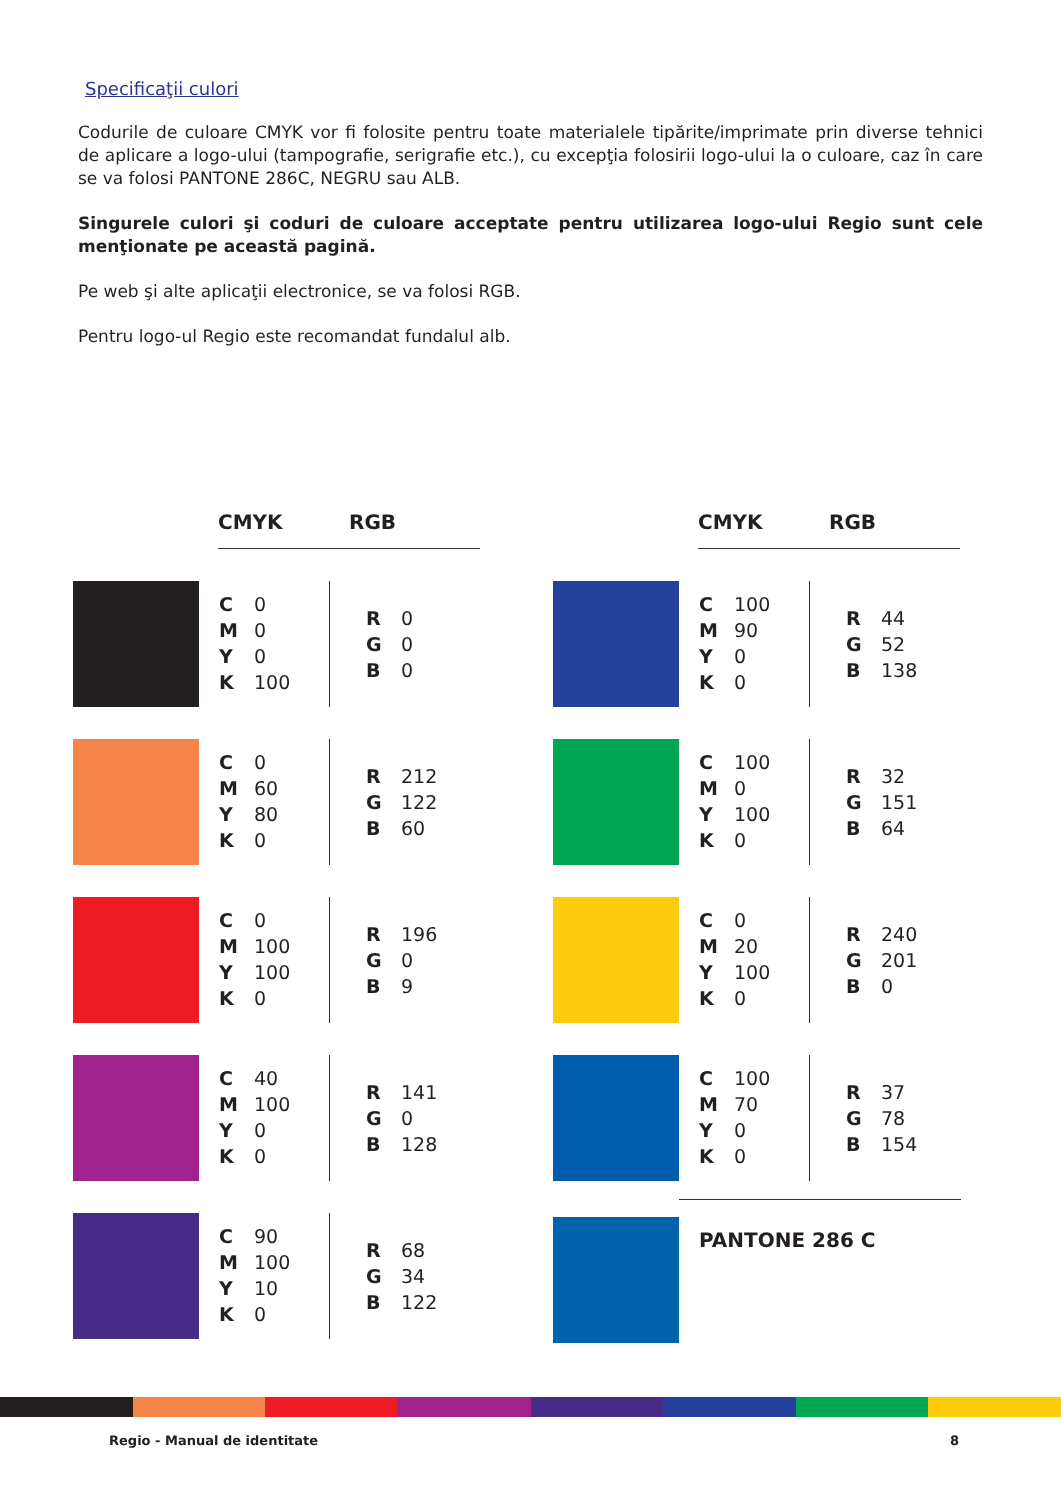Specificaţii culori
Codurile de culoare CMYK vor fi folosite pentru toate materialele tipărite/imprimate prin diverse tehnici de aplicare a logo-ului (tampografie, serigrafie etc.), cu excepţia folosirii logo-ului la o culoare, caz în care se va folosi PANTONE 286C, NEGRU sau ALB.
Singurele culori şi coduri de culoare acceptate pentru utilizarea logo-ului Regio sunt cele menţionate pe această pagină.
Pe web şi alte aplicaţii electronice, se va folosi RGB.
Pentru logo-ul Regio este recomandat fundalul alb.
CMYK RGB
| C | 0 |
| M | 0 |
| Y | 0 |
| K | 100 |
| R | 0 |
| G | 0 |
| B | 0 |
| C | 0 |
| M | 60 |
| Y | 80 |
| K | 0 |
| R | 212 |
| G | 122 |
| B | 60 |
| C | 0 |
| M | 100 |
| Y | 100 |
| K | 0 |
| R | 196 |
| G | 0 |
| B | 9 |
| C | 40 |
| M | 100 |
| Y | 0 |
| K | 0 |
| R | 141 |
| G | 0 |
| B | 128 |
| C | 90 |
| M | 100 |
| Y | 10 |
| K | 0 |
| R | 68 |
| G | 34 |
| B | 122 |
CMYK RGB
| C | 100 |
| M | 90 |
| Y | 0 |
| K | 0 |
| R | 44 |
| G | 52 |
| B | 138 |
| C | 100 |
| M | 0 |
| Y | 100 |
| K | 0 |
| R | 32 |
| G | 151 |
| B | 64 |
| C | 0 |
| M | 20 |
| Y | 100 |
| K | 0 |
| R | 240 |
| G | 201 |
| B | 0 |
| C | 100 |
| M | 70 |
| Y | 0 |
| K | 0 |
| R | 37 |
| G | 78 |
| B | 154 |
PANTONE 286 C
Regio - Manual de identitate 8